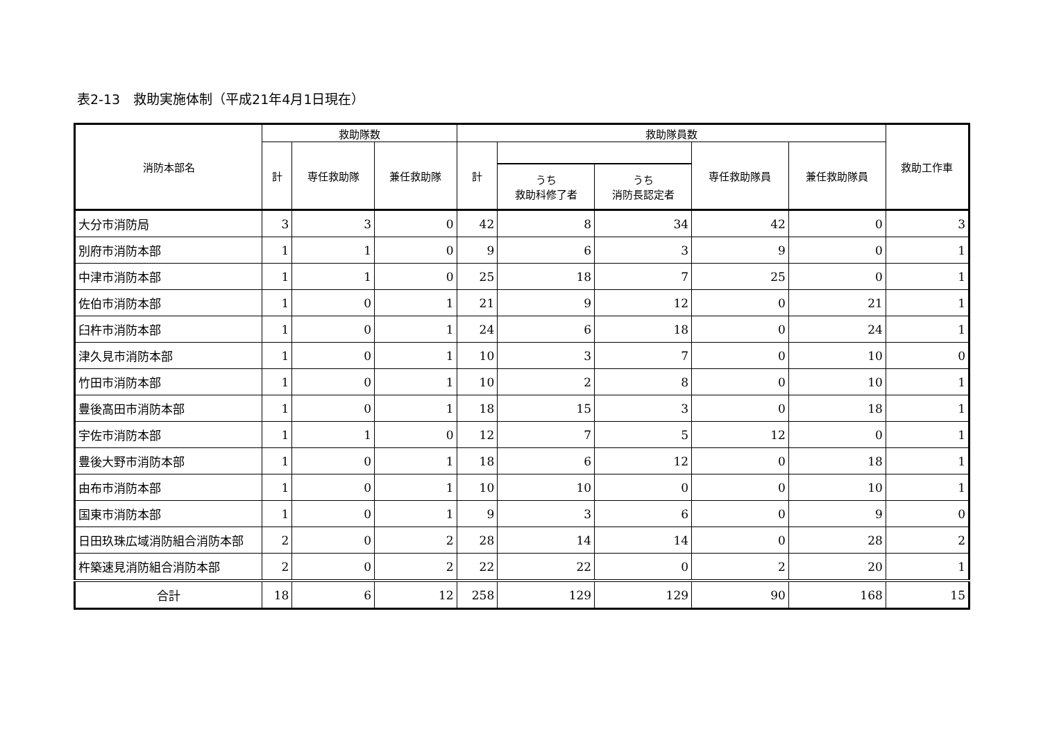表2-13　救助実施体制（平成21年4月1日現在）
| 消防本部名 | 救助隊数 | | | 救助隊員数 | | | | | 救助工作車 |
| --- | --- | --- | --- | --- | --- | --- | --- | --- | --- |
| | 計 | 専任救助隊 | 兼任救助隊 | 計 | | | 専任救助隊員 | 兼任救助隊員 | |
| | | | | | うち 救助科修了者 | うち 消防長認定者 | | | |
| 大分市消防局 | 3 | 3 | 0 | 42 | 8 | 34 | 42 | 0 | 3 |
| 別府市消防本部 | 1 | 1 | 0 | 9 | 6 | 3 | 9 | 0 | 1 |
| 中津市消防本部 | 1 | 1 | 0 | 25 | 18 | 7 | 25 | 0 | 1 |
| 佐伯市消防本部 | 1 | 0 | 1 | 21 | 9 | 12 | 0 | 21 | 1 |
| 臼杵市消防本部 | 1 | 0 | 1 | 24 | 6 | 18 | 0 | 24 | 1 |
| 津久見市消防本部 | 1 | 0 | 1 | 10 | 3 | 7 | 0 | 10 | 0 |
| 竹田市消防本部 | 1 | 0 | 1 | 10 | 2 | 8 | 0 | 10 | 1 |
| 豊後高田市消防本部 | 1 | 0 | 1 | 18 | 15 | 3 | 0 | 18 | 1 |
| 宇佐市消防本部 | 1 | 1 | 0 | 12 | 7 | 5 | 12 | 0 | 1 |
| 豊後大野市消防本部 | 1 | 0 | 1 | 18 | 6 | 12 | 0 | 18 | 1 |
| 由布市消防本部 | 1 | 0 | 1 | 10 | 10 | 0 | 0 | 10 | 1 |
| 国東市消防本部 | 1 | 0 | 1 | 9 | 3 | 6 | 0 | 9 | 0 |
| 日田玖珠広域消防組合消防本部 | 2 | 0 | 2 | 28 | 14 | 14 | 0 | 28 | 2 |
| 杵築速見消防組合消防本部 | 2 | 0 | 2 | 22 | 22 | 0 | 2 | 20 | 1 |
| 合計 | 18 | 6 | 12 | 258 | 129 | 129 | 90 | 168 | 15 |